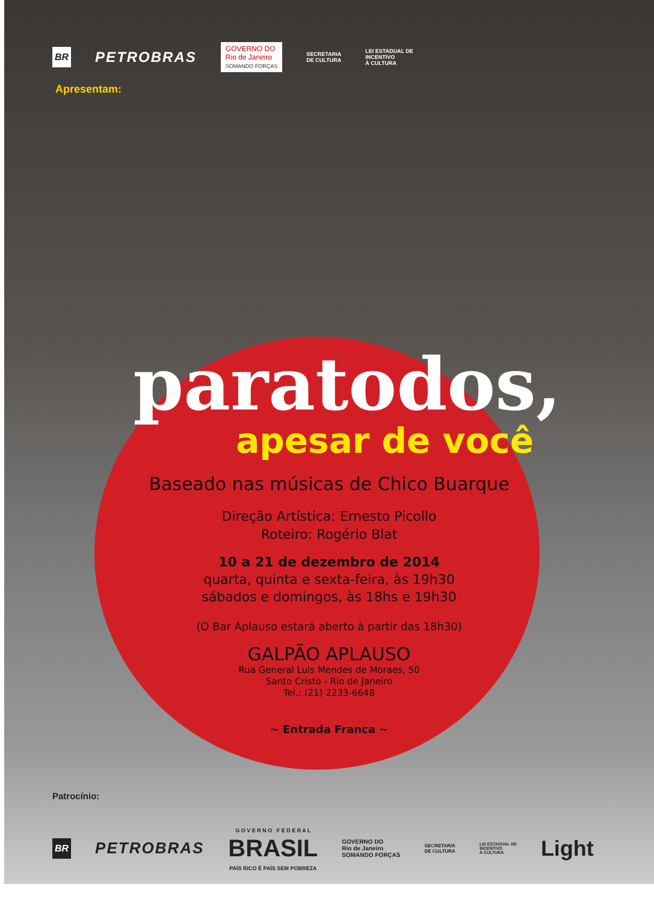BR PETROBRAS GOVERNO DO
Rio de Janeiro
SOMANDO FORÇAS SECRETARIA
DE CULTURA LEI ESTADUAL DE
INCENTIVO
À CULTURA
Apresentam:
paratodos,
apesar de você
Baseado nas músicas de Chico Buarque
Direção Artística: Ernesto Picollo
Roteiro: Rogério Blat
10 a 21 de dezembro de 2014
quarta, quinta e sexta-feira, às 19h30
sábados e domingos, às 18hs e 19h30
(O Bar Aplauso estará aberto à partir das 18h30)
GALPÃO APLAUSO
Rua General Luis Mendes de Moraes, 50
Santo Cristo - Rio de Janeiro
Tel.: (21) 2233-6648
~ Entrada Franca ~
Patrocínio:
BR PETROBRAS G O V E R N O F E D E R A L
BRASIL
PAÍS RICO É PAÍS SEM POBREZA GOVERNO DO
Rio de Janeiro
SOMANDO FORÇAS SECRETARIA
DE CULTURA LEI ESTADUAL DE
INCENTIVO
À CULTURA Light